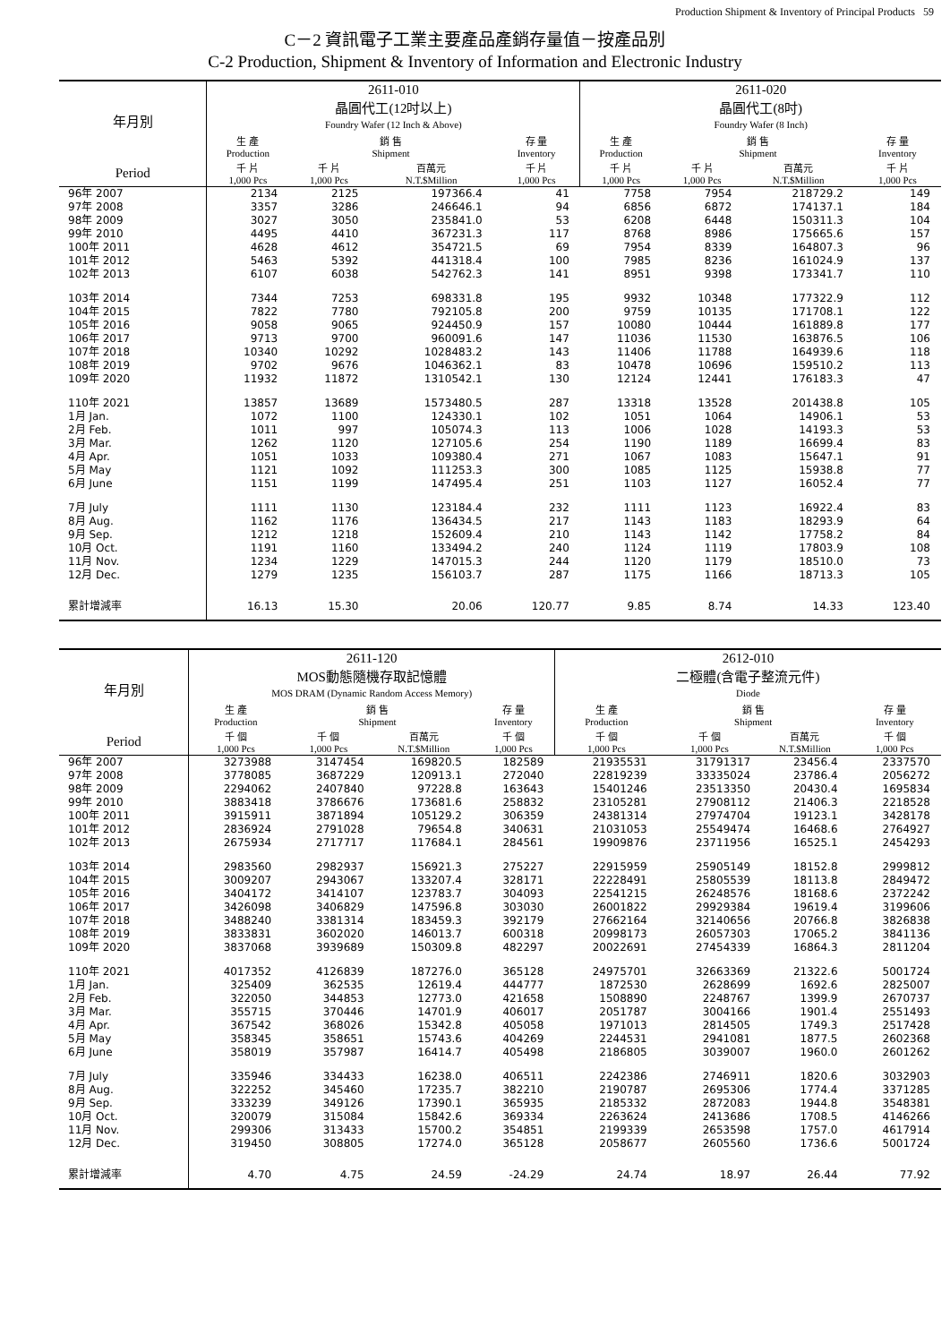Production Shipment & Inventory of Principal Products 59
C－2 資訊電子工業主要產品產銷存量值－按產品別
C-2 Production, Shipment & Inventory of Information and Electronic Industry
| 年月別 | 2611-010 晶圓代工(12吋以上) Foundry Wafer (12 Inch & Above) | | | | 2611-020 晶圓代工(8吋) Foundry Wafer (8 Inch) | | | |
| --- | --- | --- | --- | --- | --- | --- | --- | --- |
| | 生 產 Production | 銷 售 Shipment | | 存 量 Inventory | 生 產 Production | 銷 售 Shipment | | 存 量 Inventory |
| Period | 千 片 1,000 Pcs | 千 片 1,000 Pcs | 百萬元 N.T.$Million | 千 片 1,000 Pcs | 千 片 1,000 Pcs | 千 片 1,000 Pcs | 百萬元 N.T.$Million | 千 片 1,000 Pcs |
| 96年 2007 | 2134 | 2125 | 197366.4 | 41 | 7758 | 7954 | 218729.2 | 149 |
| 97年 2008 | 3357 | 3286 | 246646.1 | 94 | 6856 | 6872 | 174137.1 | 184 |
| 98年 2009 | 3027 | 3050 | 235841.0 | 53 | 6208 | 6448 | 150311.3 | 104 |
| 99年 2010 | 4495 | 4410 | 367231.3 | 117 | 8768 | 8986 | 175665.6 | 157 |
| 100年 2011 | 4628 | 4612 | 354721.5 | 69 | 7954 | 8339 | 164807.3 | 96 |
| 101年 2012 | 5463 | 5392 | 441318.4 | 100 | 7985 | 8236 | 161024.9 | 137 |
| 102年 2013 | 6107 | 6038 | 542762.3 | 141 | 8951 | 9398 | 173341.7 | 110 |
| 103年 2014 | 7344 | 7253 | 698331.8 | 195 | 9932 | 10348 | 177322.9 | 112 |
| 104年 2015 | 7822 | 7780 | 792105.8 | 200 | 9759 | 10135 | 171708.1 | 122 |
| 105年 2016 | 9058 | 9065 | 924450.9 | 157 | 10080 | 10444 | 161889.8 | 177 |
| 106年 2017 | 9713 | 9700 | 960091.6 | 147 | 11036 | 11530 | 163876.5 | 106 |
| 107年 2018 | 10340 | 10292 | 1028483.2 | 143 | 11406 | 11788 | 164939.6 | 118 |
| 108年 2019 | 9702 | 9676 | 1046362.1 | 83 | 10478 | 10696 | 159510.2 | 113 |
| 109年 2020 | 11932 | 11872 | 1310542.1 | 130 | 12124 | 12441 | 176183.3 | 47 |
| 110年 2021 | 13857 | 13689 | 1573480.5 | 287 | 13318 | 13528 | 201438.8 | 105 |
| 1月 Jan. | 1072 | 1100 | 124330.1 | 102 | 1051 | 1064 | 14906.1 | 53 |
| 2月 Feb. | 1011 | 997 | 105074.3 | 113 | 1006 | 1028 | 14193.3 | 53 |
| 3月 Mar. | 1262 | 1120 | 127105.6 | 254 | 1190 | 1189 | 16699.4 | 83 |
| 4月 Apr. | 1051 | 1033 | 109380.4 | 271 | 1067 | 1083 | 15647.1 | 91 |
| 5月 May | 1121 | 1092 | 111253.3 | 300 | 1085 | 1125 | 15938.8 | 77 |
| 6月 June | 1151 | 1199 | 147495.4 | 251 | 1103 | 1127 | 16052.4 | 77 |
| 7月 July | 1111 | 1130 | 123184.4 | 232 | 1111 | 1123 | 16922.4 | 83 |
| 8月 Aug. | 1162 | 1176 | 136434.5 | 217 | 1143 | 1183 | 18293.9 | 64 |
| 9月 Sep. | 1212 | 1218 | 152609.4 | 210 | 1143 | 1142 | 17758.2 | 84 |
| 10月 Oct. | 1191 | 1160 | 133494.2 | 240 | 1124 | 1119 | 17803.9 | 108 |
| 11月 Nov. | 1234 | 1229 | 147015.3 | 244 | 1120 | 1179 | 18510.0 | 73 |
| 12月 Dec. | 1279 | 1235 | 156103.7 | 287 | 1175 | 1166 | 18713.3 | 105 |
| 累計增減率 | 16.13 | 15.30 | 20.06 | 120.77 | 9.85 | 8.74 | 14.33 | 123.40 |
| 年月別 | 2611-120 MOS動態隨機存取記憶體 MOS DRAM (Dynamic Random Access Memory) | | | | 2612-010 二極體(含電子整流元件) Diode | | | |
| --- | --- | --- | --- | --- | --- | --- | --- | --- |
| | 生 產 Production | 銷 售 Shipment | | 存 量 Inventory | 生 產 Production | 銷 售 Shipment | | 存 量 Inventory |
| Period | 千 個 1,000 Pcs | 千 個 1,000 Pcs | 百萬元 N.T.$Million | 千 個 1,000 Pcs | 千 個 1,000 Pcs | 千 個 1,000 Pcs | 百萬元 N.T.$Million | 千 個 1,000 Pcs |
| 96年 2007 | 3273988 | 3147454 | 169820.5 | 182589 | 21935531 | 31791317 | 23456.4 | 2337570 |
| 97年 2008 | 3778085 | 3687229 | 120913.1 | 272040 | 22819239 | 33335024 | 23786.4 | 2056272 |
| 98年 2009 | 2294062 | 2407840 | 97228.8 | 163643 | 15401246 | 23513350 | 20430.4 | 1695834 |
| 99年 2010 | 3883418 | 3786676 | 173681.6 | 258832 | 23105281 | 27908112 | 21406.3 | 2218528 |
| 100年 2011 | 3915911 | 3871894 | 105129.2 | 306359 | 24381314 | 27974704 | 19123.1 | 3428178 |
| 101年 2012 | 2836924 | 2791028 | 79654.8 | 340631 | 21031053 | 25549474 | 16468.6 | 2764927 |
| 102年 2013 | 2675934 | 2717717 | 117684.1 | 284561 | 19909876 | 23711956 | 16525.1 | 2454293 |
| 103年 2014 | 2983560 | 2982937 | 156921.3 | 275227 | 22915959 | 25905149 | 18152.8 | 2999812 |
| 104年 2015 | 3009207 | 2943067 | 133207.4 | 328171 | 22228491 | 25805539 | 18113.8 | 2849472 |
| 105年 2016 | 3404172 | 3414107 | 123783.7 | 304093 | 22541215 | 26248576 | 18168.6 | 2372242 |
| 106年 2017 | 3426098 | 3406829 | 147596.8 | 303030 | 26001822 | 29929384 | 19619.4 | 3199606 |
| 107年 2018 | 3488240 | 3381314 | 183459.3 | 392179 | 27662164 | 32140656 | 20766.8 | 3826838 |
| 108年 2019 | 3833831 | 3602020 | 146013.7 | 600318 | 20998173 | 26057303 | 17065.2 | 3841136 |
| 109年 2020 | 3837068 | 3939689 | 150309.8 | 482297 | 20022691 | 27454339 | 16864.3 | 2811204 |
| 110年 2021 | 4017352 | 4126839 | 187276.0 | 365128 | 24975701 | 32663369 | 21322.6 | 5001724 |
| 1月 Jan. | 325409 | 362535 | 12619.4 | 444777 | 1872530 | 2628699 | 1692.6 | 2825007 |
| 2月 Feb. | 322050 | 344853 | 12773.0 | 421658 | 1508890 | 2248767 | 1399.9 | 2670737 |
| 3月 Mar. | 355715 | 370446 | 14701.9 | 406017 | 2051787 | 3004166 | 1901.4 | 2551493 |
| 4月 Apr. | 367542 | 368026 | 15342.8 | 405058 | 1971013 | 2814505 | 1749.3 | 2517428 |
| 5月 May | 358345 | 358651 | 15743.6 | 404269 | 2244531 | 2941081 | 1877.5 | 2602368 |
| 6月 June | 358019 | 357987 | 16414.7 | 405498 | 2186805 | 3039007 | 1960.0 | 2601262 |
| 7月 July | 335946 | 334433 | 16238.0 | 406511 | 2242386 | 2746911 | 1820.6 | 3032903 |
| 8月 Aug. | 322252 | 345460 | 17235.7 | 382210 | 2190787 | 2695306 | 1774.4 | 3371285 |
| 9月 Sep. | 333239 | 349126 | 17390.1 | 365935 | 2185332 | 2872083 | 1944.8 | 3548381 |
| 10月 Oct. | 320079 | 315084 | 15842.6 | 369334 | 2263624 | 2413686 | 1708.5 | 4146266 |
| 11月 Nov. | 299306 | 313433 | 15700.2 | 354851 | 2199339 | 2653598 | 1757.0 | 4617914 |
| 12月 Dec. | 319450 | 308805 | 17274.0 | 365128 | 2058677 | 2605560 | 1736.6 | 5001724 |
| 累計增減率 | 4.70 | 4.75 | 24.59 | -24.29 | 24.74 | 18.97 | 26.44 | 77.92 |